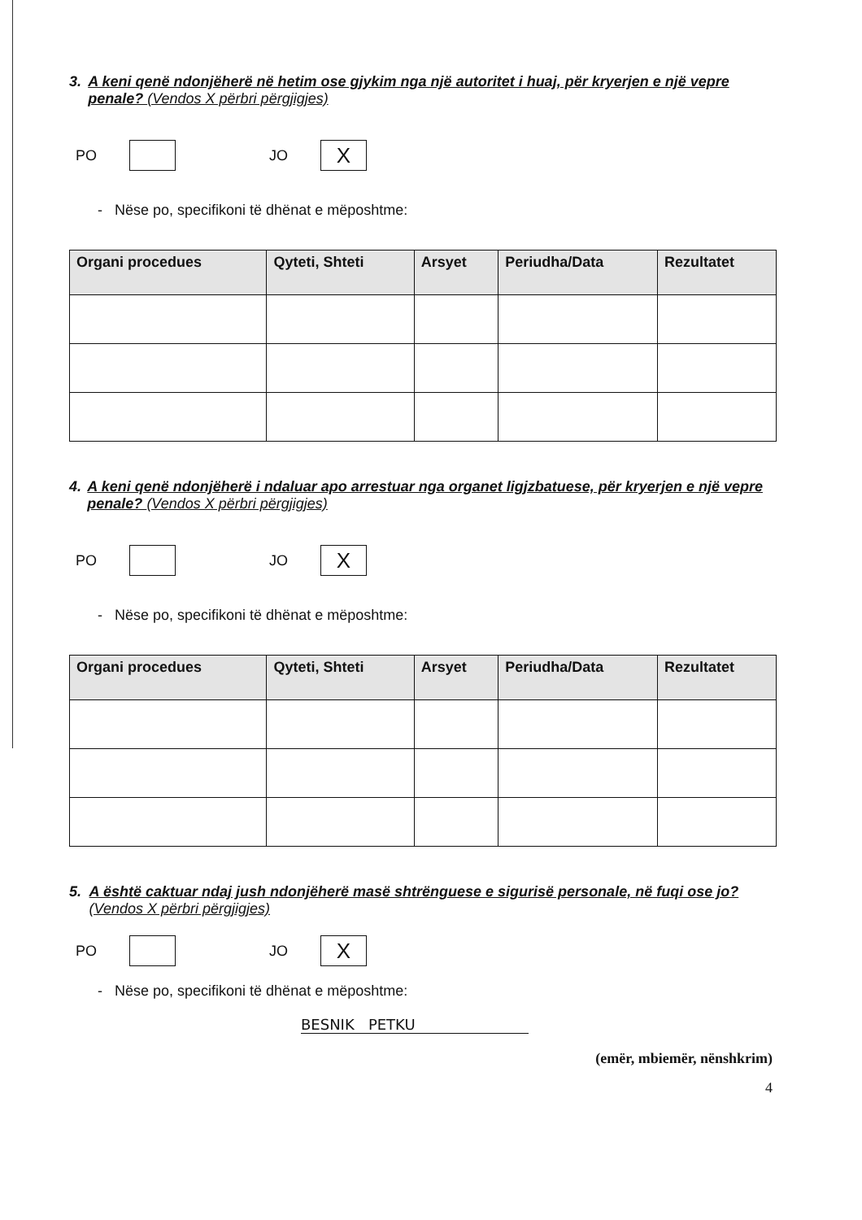3. A keni qenë ndonjëherë në hetim ose gjykim nga një autoritet i huaj, për kryerjen e një vepre penale? (Vendos X përbri përgjigjes)
PO
JO
X
- Nëse po, specifikoni të dhënat e mëposhtme:
| Organi procedues | Qyteti, Shteti | Arsyet | Periudha/Data | Rezultatet |
| --- | --- | --- | --- | --- |
4. A keni qenë ndonjëherë i ndaluar apo arrestuar nga organet ligjzbatuese, për kryerjen e një vepre penale? (Vendos X përbri përgjigjes)
PO
JO
X
- Nëse po, specifikoni të dhënat e mëposhtme:
| Organi procedues | Qyteti, Shteti | Arsyet | Periudha/Data | Rezultatet |
| --- | --- | --- | --- | --- |
5. A është caktuar ndaj jush ndonjëherë masë shtrënguese e sigurisë personale, në fuqi ose jo? (Vendos X përbri përgjigjes)
PO
JO
X
- Nëse po, specifikoni të dhënat e mëposhtme:
BESNIK PETKU
(emër, mbiemër, nënshkrim)
4